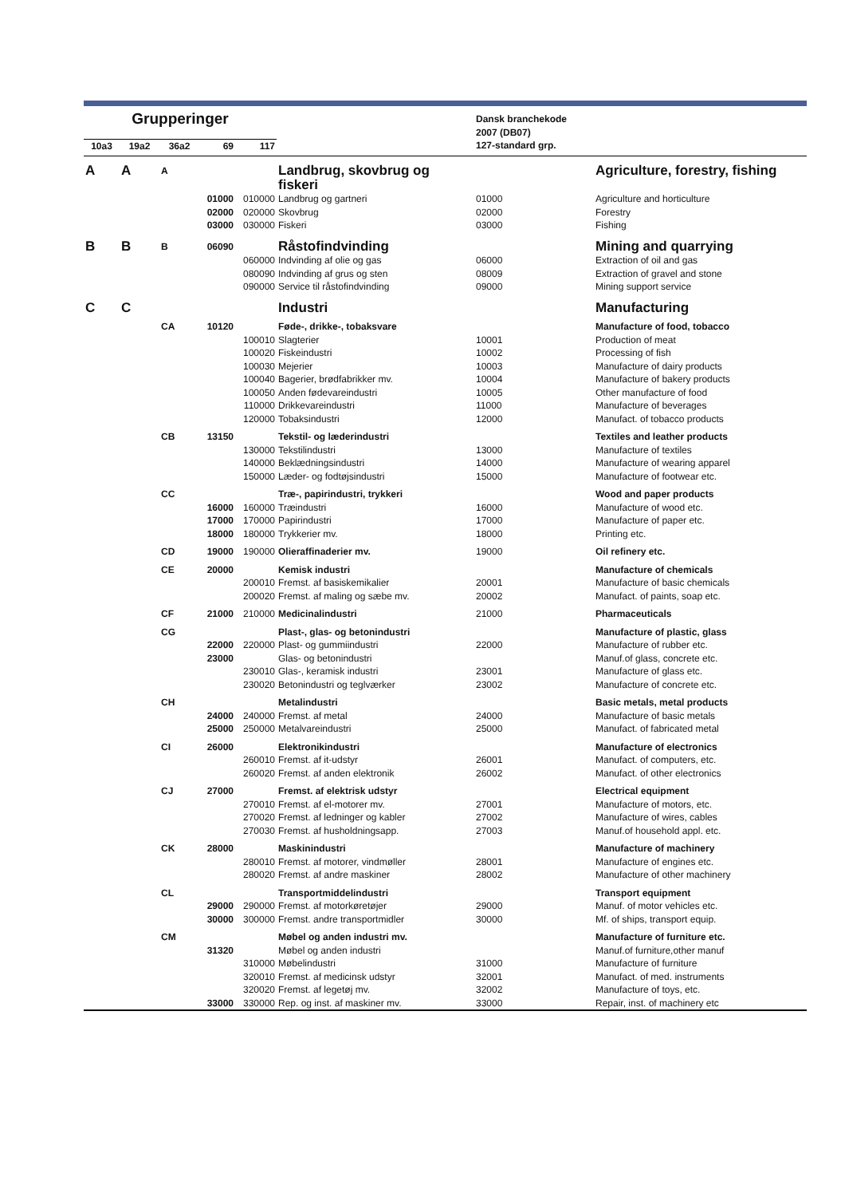| Grupperinger | | | | | | Dansk branchekode 2007 (DB07) | |
| --- | --- | --- | --- | --- | --- | --- | --- |
| 10a3 | 19a2 | 36a2 | 69 | 117 | | 127-standard grp. | |
| A | A | A | | | Landbrug, skovbrug og fiskeri | | Agriculture, forestry, fishing |
| | | | 01000 | 010000 | Landbrug og gartneri | 01000 | Agriculture and horticulture |
| | | | 02000 | 020000 | Skovbrug | 02000 | Forestry |
| | | | 03000 | 030000 | Fiskeri | 03000 | Fishing |
| B | B | B | 06090 | | Råstofindvinding | | Mining and quarrying |
| | | | | 060000 | Indvinding af olie og gas | 06000 | Extraction of oil and gas |
| | | | | 080090 | Indvinding af grus og sten | 08009 | Extraction of gravel and stone |
| | | | | 090000 | Service til råstofindvinding | 09000 | Mining support service |
| C | C | | | | Industri | | Manufacturing |
| | | CA | 10120 | | Føde-, drikke-, tobaksvare | | Manufacture of food, tobacco |
| | | | | 100010 | Slagterier | 10001 | Production of meat |
| | | | | 100020 | Fiskeindustri | 10002 | Processing of fish |
| | | | | 100030 | Mejerier | 10003 | Manufacture of dairy products |
| | | | | 100040 | Bagerier, brødfabrikker mv. | 10004 | Manufacture of bakery products |
| | | | | 100050 | Anden fødevareindustri | 10005 | Other manufacture of food |
| | | | | 110000 | Drikkevareindustri | 11000 | Manufacture of beverages |
| | | | | 120000 | Tobaksindustri | 12000 | Manufact. of tobacco products |
| | | CB | 13150 | | Tekstil- og læderindustri | | Textiles and leather products |
| | | | | 130000 | Tekstilindustri | 13000 | Manufacture of textiles |
| | | | | 140000 | Beklædningsindustri | 14000 | Manufacture of wearing apparel |
| | | | | 150000 | Læder- og fodtøjsindustri | 15000 | Manufacture of footwear etc. |
| | | CC | | | Træ-, papirindustri, trykkeri | | Wood and paper products |
| | | | 16000 | 160000 | Træindustri | 16000 | Manufacture of wood etc. |
| | | | 17000 | 170000 | Papirindustri | 17000 | Manufacture of paper etc. |
| | | | 18000 | 180000 | Trykkerier mv. | 18000 | Printing etc. |
| | | CD | 19000 | 190000 | Olieraffinaderier mv. | 19000 | Oil refinery etc. |
| | | CE | 20000 | | Kemisk industri | | Manufacture of chemicals |
| | | | | 200010 | Fremst. af basiskemikalier | 20001 | Manufacture of basic chemicals |
| | | | | 200020 | Fremst. af maling og sæbe mv. | 20002 | Manufact. of paints, soap etc. |
| | | CF | 21000 | 210000 | Medicinalindustri | 21000 | Pharmaceuticals |
| | | CG | | | Plast-, glas- og betonindustri | | Manufacture of plastic, glass |
| | | | 22000 | 220000 | Plast- og gummiindustri | 22000 | Manufacture of rubber etc. |
| | | | 23000 | | Glas- og betonindustri | | Manuf.of glass, concrete etc. |
| | | | | 230010 | Glas-, keramisk industri | 23001 | Manufacture of glass etc. |
| | | | | 230020 | Betonindustri og teglværker | 23002 | Manufacture of concrete etc. |
| | | CH | | | Metalindustri | | Basic metals, metal products |
| | | | 24000 | 240000 | Fremst. af metal | 24000 | Manufacture of basic metals |
| | | | 25000 | 250000 | Metalvareindustri | 25000 | Manufact. of fabricated metal |
| | | CI | 26000 | | Elektronikindustri | | Manufacture of electronics |
| | | | | 260010 | Fremst. af it-udstyr | 26001 | Manufact. of computers, etc. |
| | | | | 260020 | Fremst. af anden elektronik | 26002 | Manufact. of other electronics |
| | | CJ | 27000 | | Fremst. af elektrisk udstyr | | Electrical equipment |
| | | | | 270010 | Fremst. af el-motorer mv. | 27001 | Manufacture of motors, etc. |
| | | | | 270020 | Fremst. af ledninger og kabler | 27002 | Manufacture of wires, cables |
| | | | | 270030 | Fremst. af husholdningsapp. | 27003 | Manuf.of household appl. etc. |
| | | CK | 28000 | | Maskinindustri | | Manufacture of machinery |
| | | | | 280010 | Fremst. af motorer, vindmøller | 28001 | Manufacture of engines etc. |
| | | | | 280020 | Fremst. af andre maskiner | 28002 | Manufacture of other machinery |
| | | CL | | | Transportmiddelindustri | | Transport equipment |
| | | | 29000 | 290000 | Fremst. af motorkøretøjer | 29000 | Manuf. of motor vehicles etc. |
| | | | 30000 | 300000 | Fremst. andre transportmidler | 30000 | Mf. of ships, transport equip. |
| | | CM | | | Møbel og anden industri mv. | | Manufacture of furniture etc. |
| | | | 31320 | | Møbel og anden industri | | Manuf.of furniture,other manuf |
| | | | | 310000 | Møbelindustri | 31000 | Manufacture of furniture |
| | | | | 320010 | Fremst. af medicinsk udstyr | 32001 | Manufact. of med. instruments |
| | | | | 320020 | Fremst. af legetøj mv. | 32002 | Manufacture of toys, etc. |
| | | | 33000 | 330000 | Rep. og inst. af maskiner mv. | 33000 | Repair, inst. of machinery etc |